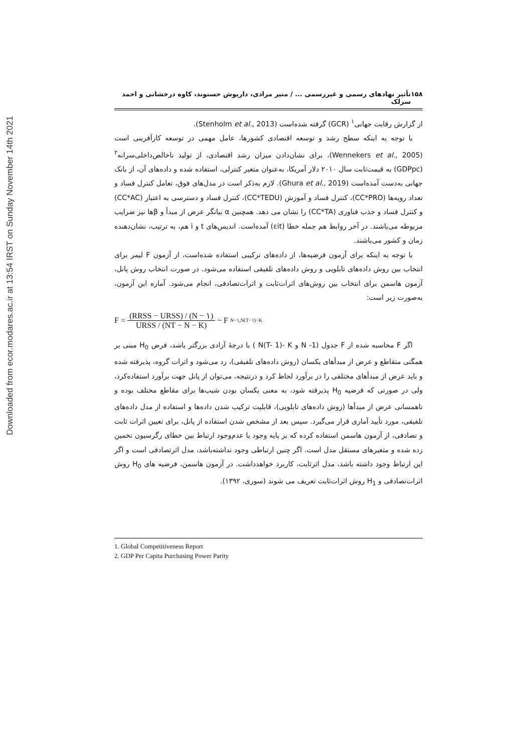Downloaded from ecor.modares.ac.ir at 13:54 IRST on Sunday November 14th 2021
۱۵۸ تأثیر نهادهای رسمی و غیررسمی ... / منیر مرادی، داریوش حسنوند، کاوه درخشانی و احمد سرلک
از گزارش رقابت جهانی<sup>۱</sup> (GCR) گرفته شده‌است (Stenholm et al., 2013).
با توجه به اینکه سطح رشد و توسعه اقتصادی کشورها، عامل مهمی در توسعه کارآفرینی است (Wennekers et al., 2005)، برای نشان‌دادن میزان رشد اقتصادی، از تولید ناخالص‌داخلی‌سرانه<sup>۲</sup> (GDPpc) به قیمت‌ثابت سال ۲۰۱۰ دلار آمریکا، به‌عنوان متغیر کنترلی، استفاده شده و داده‌های آن، از بانک جهانی به‌دست آمده‌است (Ghura et al., 2019). لازم به‌ذکر است در مدل‌های فوق، تعامل کنترل فساد و تعداد رویه‌ها (CC*PRO)، کنترل فساد و آموزش (CC*TEDU)، کنترل فساد و دسترسی به اعتبار (CC*AC) و کنترل فساد و جذب فناوری (CC*TA) را نشان می دهد. همچنین α بیانگر عرض از مبدأ و βها نیز ضرایب مربوطه می‌باشند. در آخر روابط هم جمله خطا (εit) آمده‌است. اندیس‌های t و i هم، به ترتیب، نشان‌دهنده زمان و کشور می‌باشند.
با توجه به اینکه برای آزمون فرضیه‌ها، از داده‌های ترکیبی استفاده شده‌است، از آزمون F لیمر برای انتخاب بین روش داده‌های تابلویی و روش داده‌های تلفیقی استفاده می‌شود. در صورت انتخاب روش پانل، آزمون هاسمن برای انتخاب بین روش‌های اثرات‌ثابت و اثرات‌تصادفی، انجام می‌شود. آماره این آزمون، به‌صورت زیر است:
F = (RRSS − URSS) / (N − ۱) URSS / (NT − N − K) ~ F<sub>N−۱,N(T−۱)−K</sub>
اگر F محاسبه شده از F جدول (N -1 و N(T- 1)- K ) با درجهٔ آزادی بزرگتر باشد، فرض H<sub>0</sub> مبنی بر همگنی متقاطع و عرض از مبدأهای یکسان (روش داده‌های تلفیقی)، رد می‌شود و اثرات گروه، پذیرفته شده و باید عرض از مبدأهای مختلفی را در برآورد لحاظ کرد و درنتیجه، می‌توان از پانل جهت برآورد استفاده‌کرد، ولی در صورتی که فرضیه H<sub>0</sub> پذیرفته شود، به معنی یکسان بودن شیب‌ها برای مقاطع مختلف بوده و ناهمسانی عرض از مبدأها (روش داده‌های تابلویی)، قابلیت ترکیب شدن داده‌ها و استفاده از مدل داده‌های تلفیقی، مورد تأیید آماری قرار می‌گیرد. سپس بعد از مشخص شدن استفاده از پانل، برای تعیین اثرات ثابت و تصادفی، از آزمون هاسمن استفاده کرده که بر پایه وجود یا عدم‌وجود ارتباط بین خطای رگرسیون تخمین زده شده و متغیرهای مستقل مدل است. اگر چنین ارتباطی وجود نداشته‌باشد، مدل اثرتصادفی است و اگر این ارتباط وجود داشته باشد، مدل اثرثابت، کاربرد خواهدداشت. در آزمون هاسمن، فرضیه های H<sub>0</sub> روش اثرات‌تصادفی و H<sub>1</sub> روش اثرات‌ثابت تعریف می شوند (سوری، ۱۳۹۲).
1. Global Competitiveness Report
2. GDP Per Capita Purchasing Power Parity